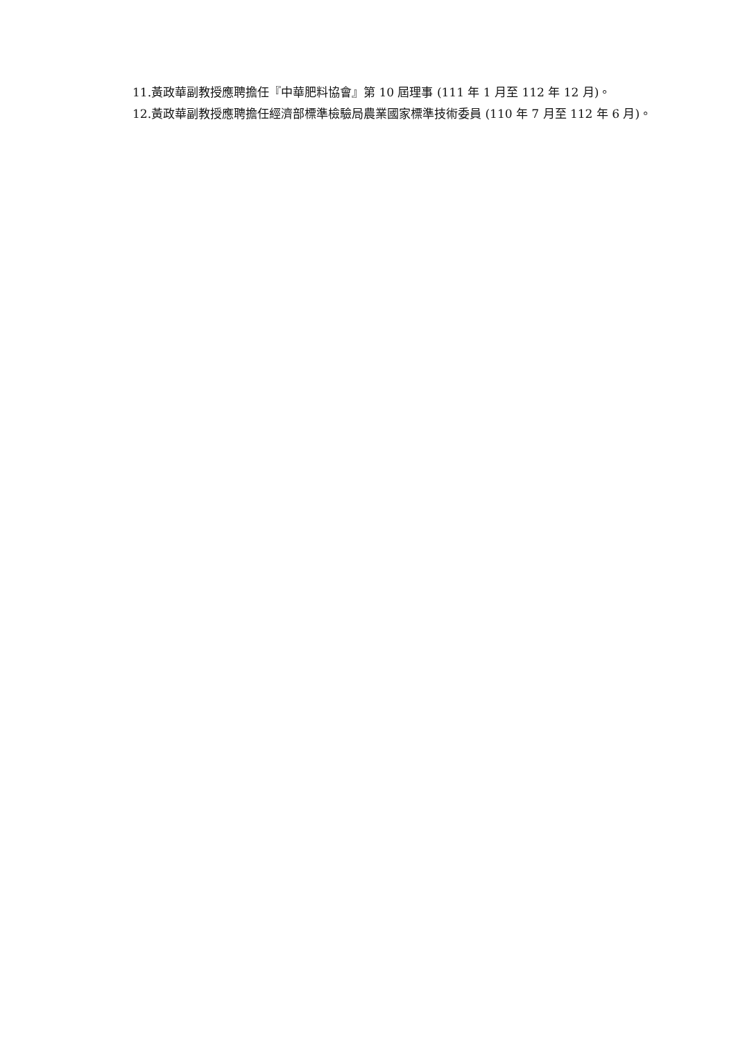11.黃政華副教授應聘擔任『中華肥料協會』第 10 屆理事 (111 年 1 月至 112 年 12 月)。
12.黃政華副教授應聘擔任經濟部標準檢驗局農業國家標準技術委員 (110 年 7 月至 112 年 6 月)。